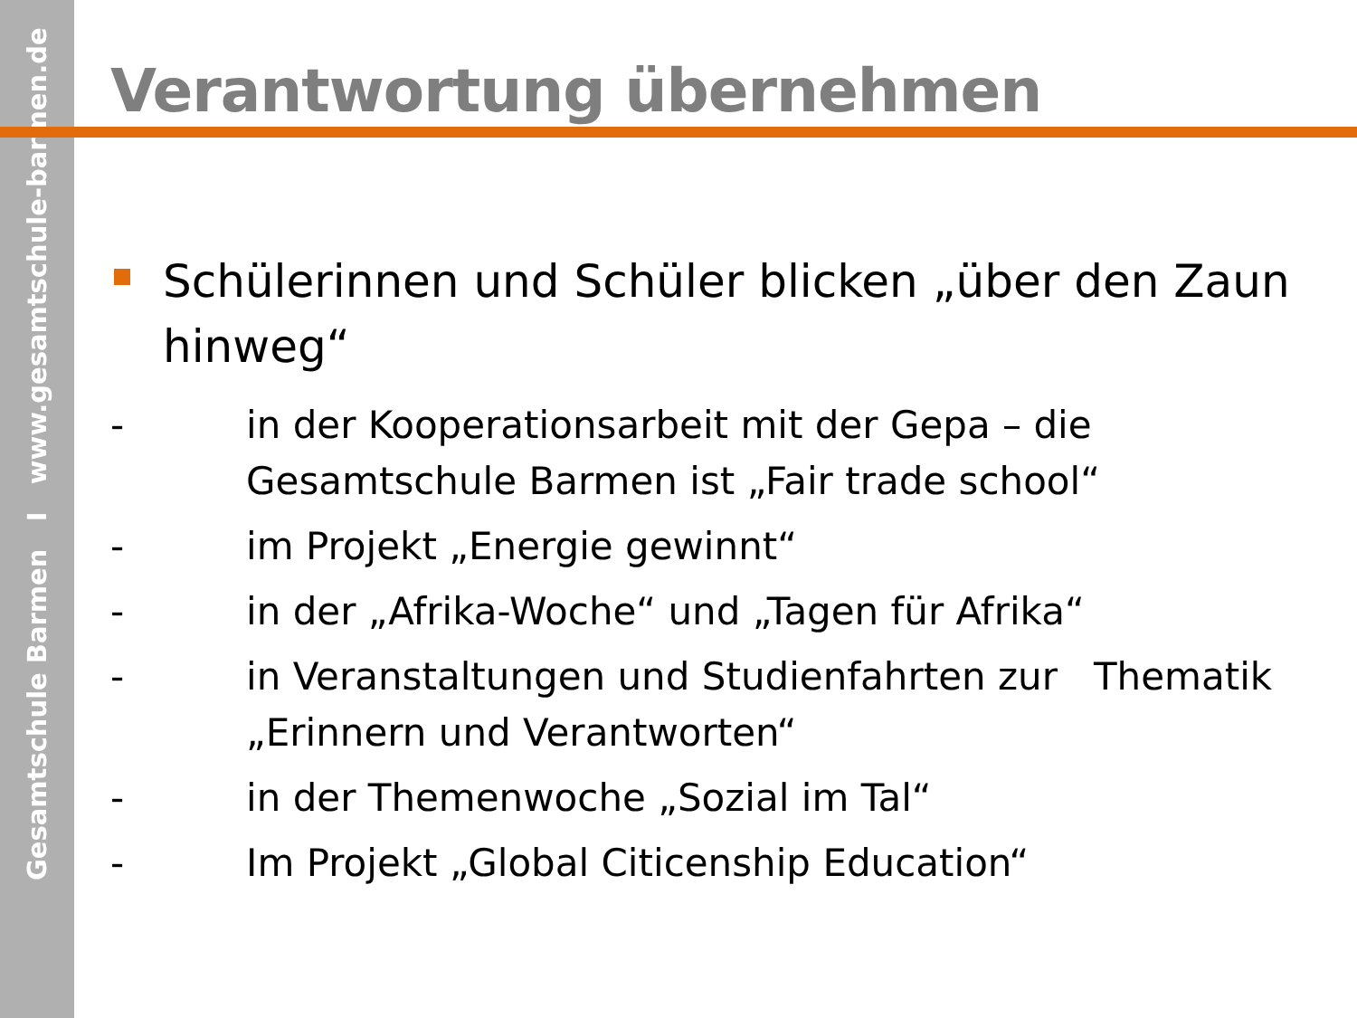Gesamtschule Barmen I www.gesamtschule-barmen.de
Verantwortung übernehmen
Schülerinnen und Schüler blicken „über den Zaun hinweg“
- in der Kooperationsarbeit mit der Gepa – die Gesamtschule Barmen ist „Fair trade school“
- im Projekt „Energie gewinnt“
- in der „Afrika-Woche“ und „Tagen für Afrika“
- in Veranstaltungen und Studienfahrten zur Thematik „Erinnern und Verantworten“
- in der Themenwoche „Sozial im Tal“
- Im Projekt „Global Citicenship Education“